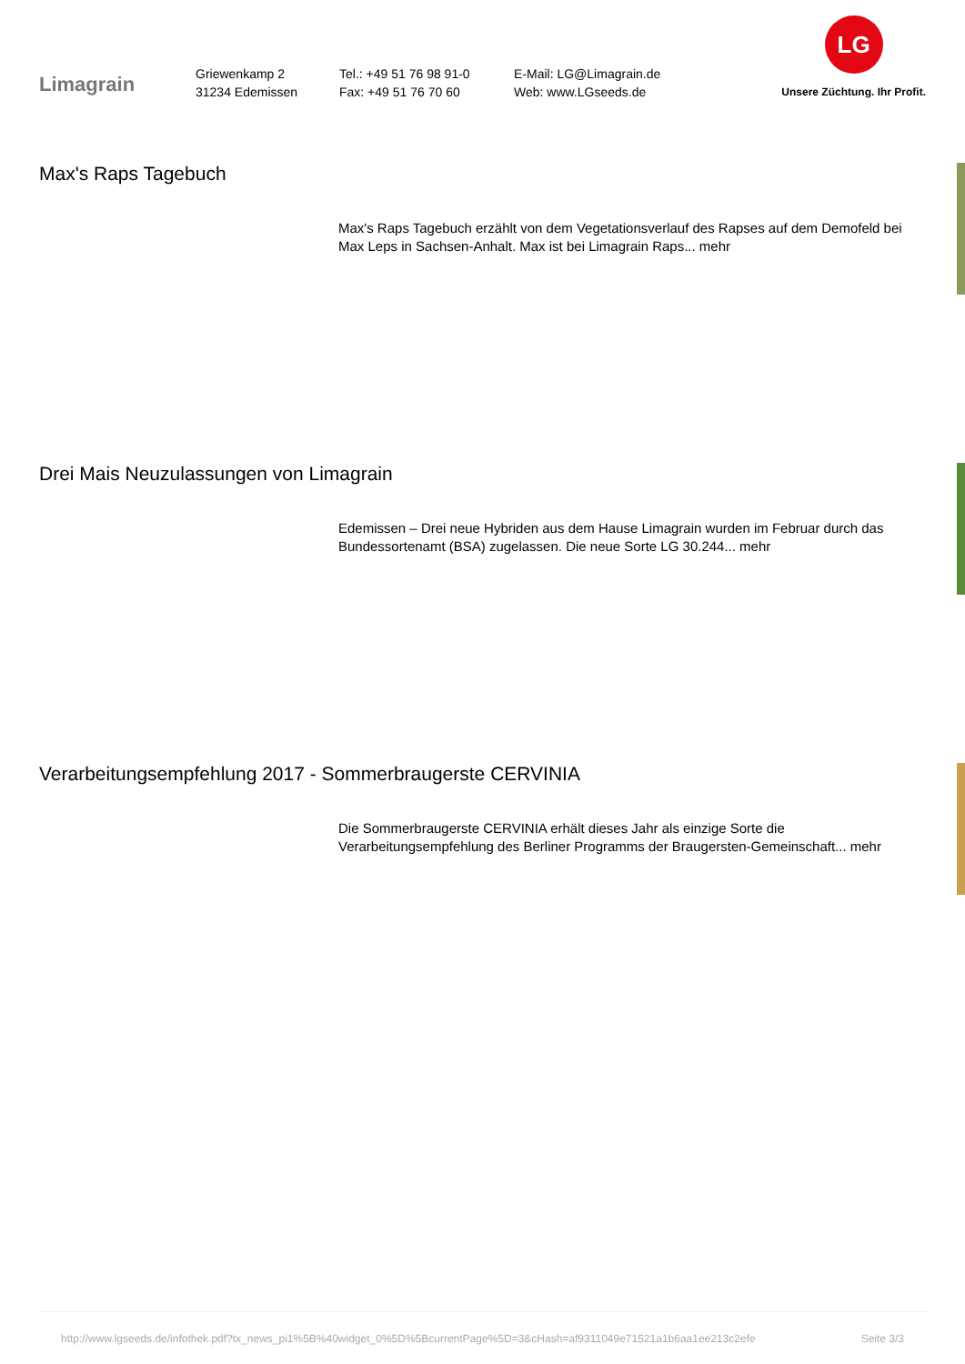Limagrain
Griewenkamp 2
31234 Edemissen
Tel.: +49 51 76 98 91-0
Fax: +49 51 76 70 60
E-Mail: LG@Limagrain.de
Web: www.LGseeds.de
LG
Unsere Züchtung. Ihr Profit.
Max's Raps Tagebuch
Max's Raps Tagebuch erzählt von dem Vegetationsverlauf des Rapses auf dem Demofeld bei Max Leps in Sachsen-Anhalt. Max ist bei Limagrain Raps... mehr
Drei Mais Neuzulassungen von Limagrain
Edemissen – Drei neue Hybriden aus dem Hause Limagrain wurden im Februar durch das Bundessortenamt (BSA) zugelassen. Die neue Sorte LG 30.244... mehr
Verarbeitungsempfehlung 2017 - Sommerbraugerste CERVINIA
Die Sommerbraugerste CERVINIA erhält dieses Jahr als einzige Sorte die Verarbeitungsempfehlung des Berliner Programms der Braugersten-Gemeinschaft... mehr
http://www.lgseeds.de/infothek.pdf?tx_news_pi1%5B%40widget_0%5D%5BcurrentPage%5D=3&cHash=af9311049e71521a1b6aa1ee213c2efe Seite 3/3